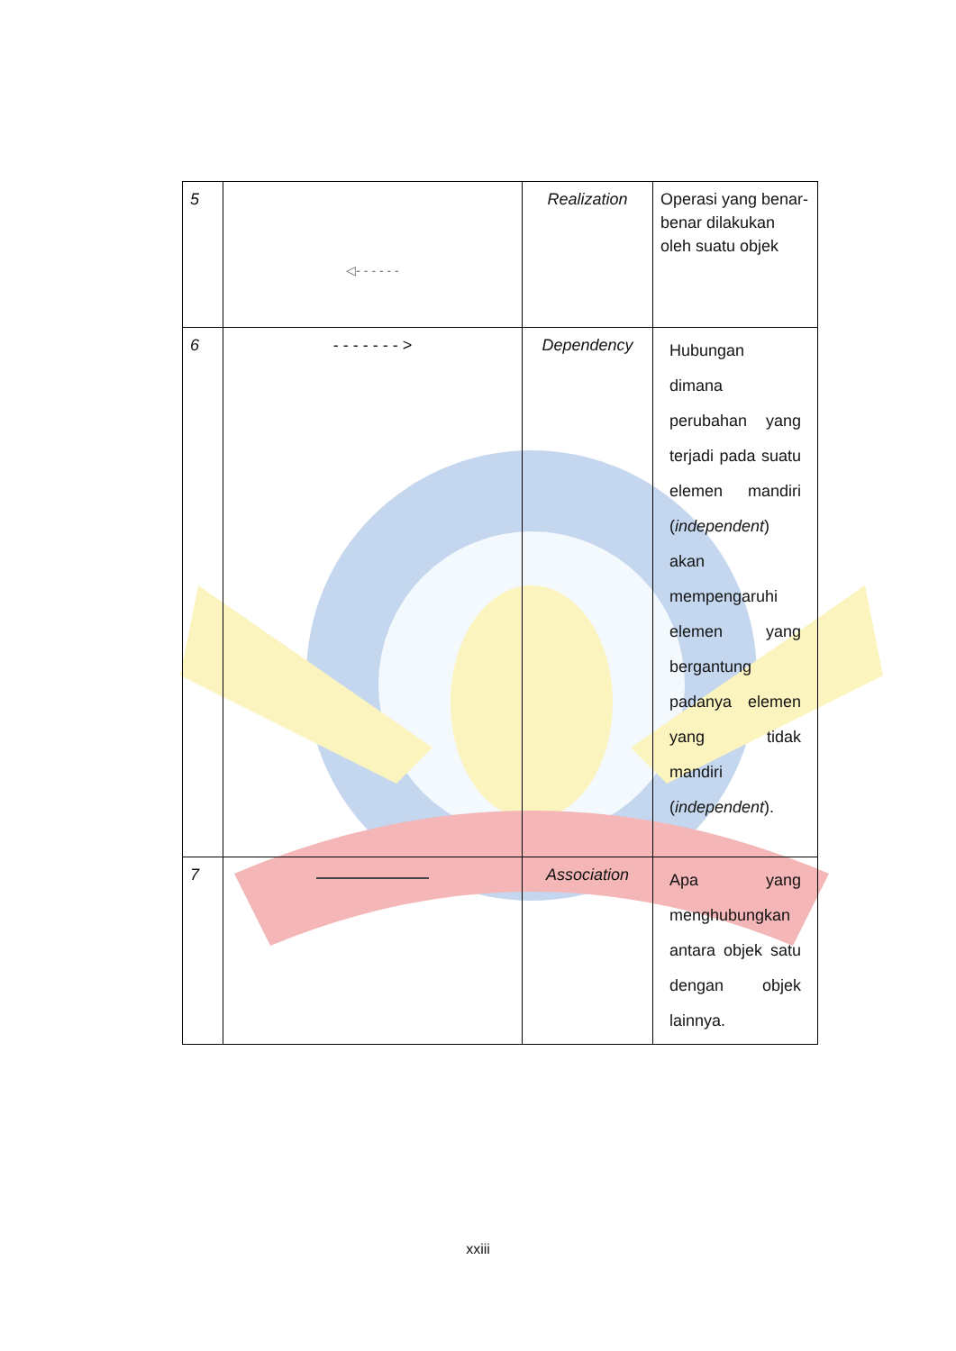| 5 | ◁- - - - - - | Realization | Operasi yang benar-benar dilakukan oleh suatu objek |
| 6 | - - - - - - - > | Dependency | Hubungan dimana perubahan yang terjadi pada suatu elemen mandiri ( independent ) akan mempengaruhi elemen yang bergantung padanya elemen yang tidak mandiri ( independent ). |
| 7 | | Association | Apa yang menghubungkan antara objek satu dengan objek lainnya. |
xxiii